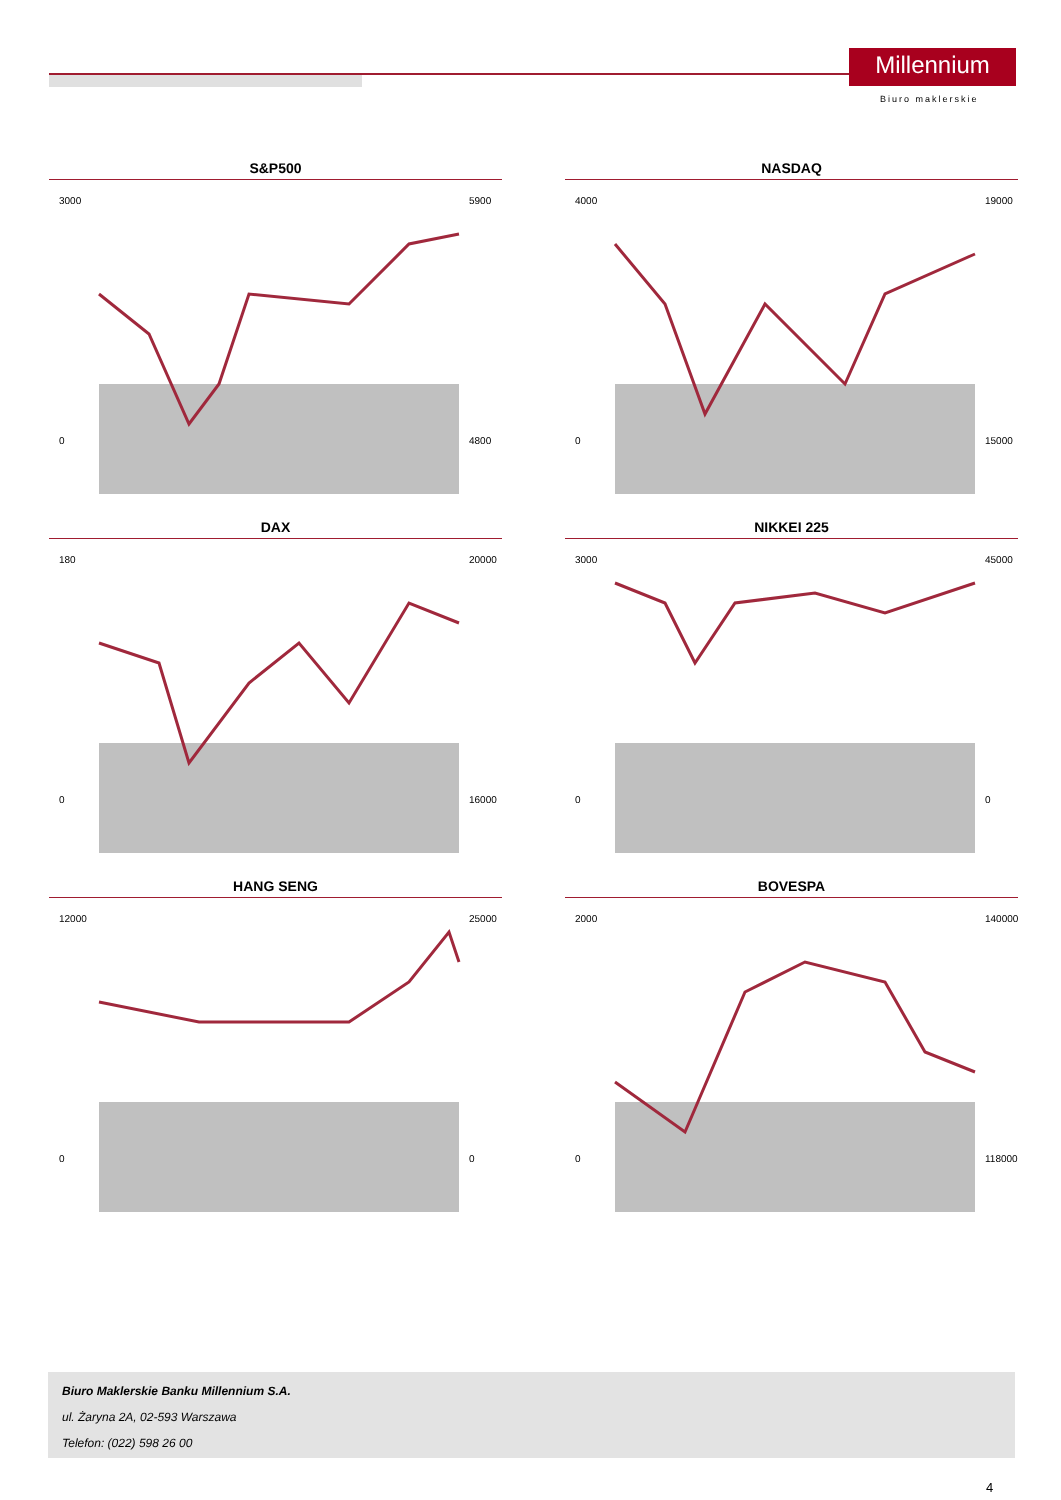Millennium
Biuro maklerskie
S&P500
3000
5900
0
4800
NASDAQ
4000
19000
0
15000
DAX
180
20000
0
16000
NIKKEI 225
3000
45000
0
0
HANG SENG
12000
25000
0
0
BOVESPA
2000
140000
0
118000
Biuro Maklerskie Banku Millennium S.A.
ul. Żaryna 2A, 02-593 Warszawa
Telefon: (022) 598 26 00
4